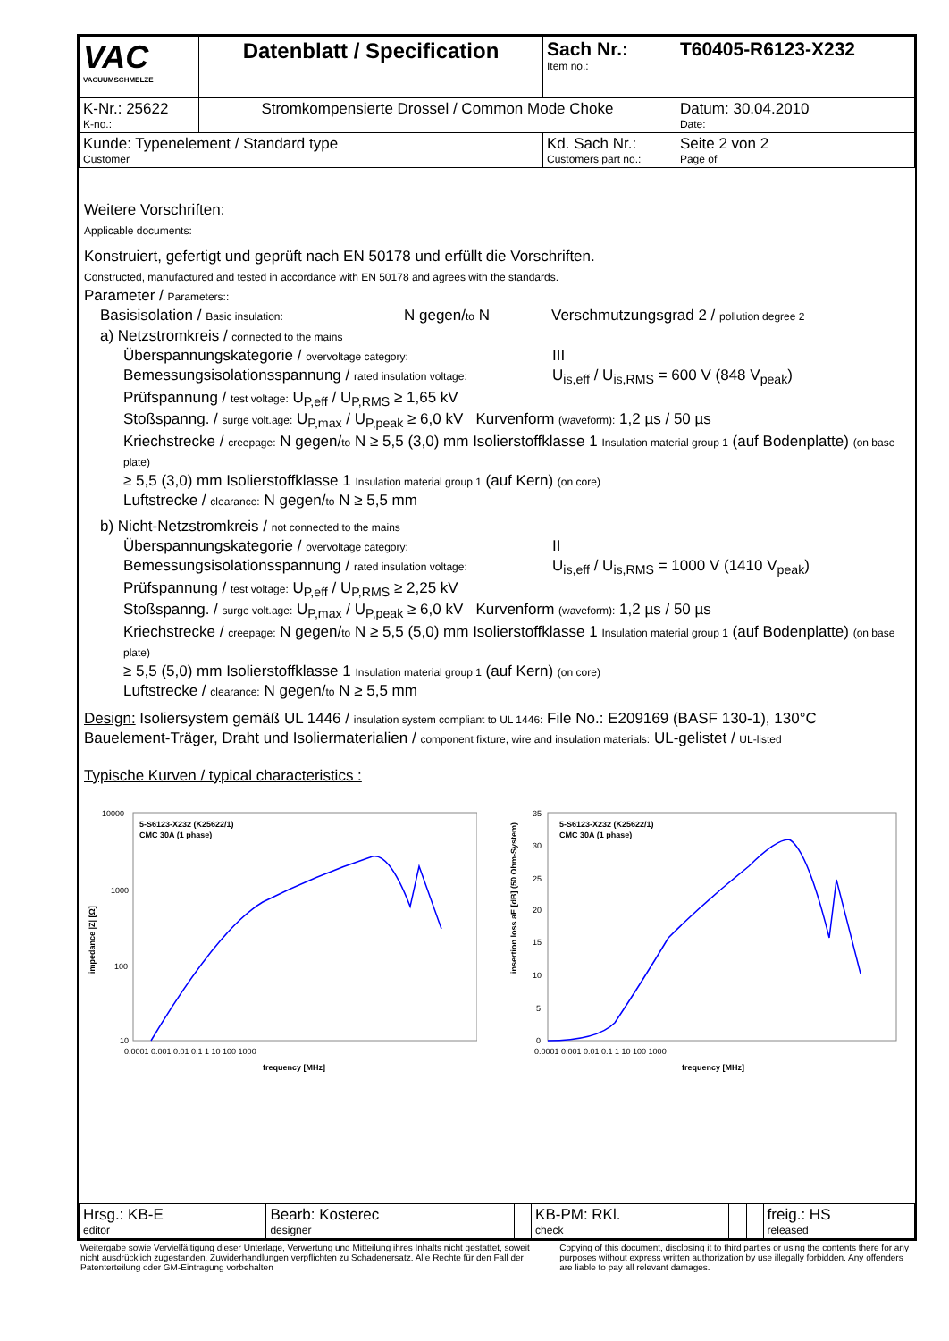| VAC VACUUMSCHMELZE | Datenblatt / Specification | | Sach Nr.: Item no.: | T60405-R6123-X232 |
| K-Nr.: 25622 K-no.: | Stromkompensierte Drossel / Common Mode Choke | | | Datum: 30.04.2010 Date: |
| Kunde: Typenelement / Standard type Customer | | Kd. Sach Nr.: Customers part no.: | | Seite 2 von 2 Page of |
Weitere Vorschriften:
Applicable documents:
Konstruiert, gefertigt und geprüft nach EN 50178 und erfüllt die Vorschriften.
Constructed, manufactured and tested in accordance with EN 50178 and agrees with the standards.
Parameter / Parameters::
Basisisolation / Basic insulation: N gegen/to N Verschmutzungsgrad 2 / pollution degree 2
a) Netzstromkreis / connected to the mains
Überspannungskategorie / overvoltage category: III
Bemessungsisolationsspannung / rated insulation voltage: U<sub>is,eff</sub> / U<sub>is,RMS</sub> = 600 V (848 V<sub>peak</sub>)
Prüfspannung / test voltage: U<sub>P,eff</sub> / U<sub>P,RMS</sub> ≥ 1,65 kV
Stoßspanng. / surge volt.age: U<sub>P,max</sub> / U<sub>P,peak</sub> ≥ 6,0 kV Kurvenform (waveform): 1,2 µs / 50 µs
Kriechstrecke / creepage: N gegen/to N ≥ 5,5 (3,0) mm Isolierstoffklasse 1 Insulation material group 1 (auf Bodenplatte) (on base plate)
≥ 5,5 (3,0) mm Isolierstoffklasse 1 Insulation material group 1 (auf Kern) (on core)
Luftstrecke / clearance: N gegen/to N ≥ 5,5 mm
b) Nicht-Netzstromkreis / not connected to the mains
Überspannungskategorie / overvoltage category: II
Bemessungsisolationsspannung / rated insulation voltage: U<sub>is,eff</sub> / U<sub>is,RMS</sub> = 1000 V (1410 V<sub>peak</sub>)
Prüfspannung / test voltage: U<sub>P,eff</sub> / U<sub>P,RMS</sub> ≥ 2,25 kV
Stoßspanng. / surge volt.age: U<sub>P,max</sub> / U<sub>P,peak</sub> ≥ 6,0 kV Kurvenform (waveform): 1,2 µs / 50 µs
Kriechstrecke / creepage: N gegen/to N ≥ 5,5 (5,0) mm Isolierstoffklasse 1 Insulation material group 1 (auf Bodenplatte) (on base plate)
≥ 5,5 (5,0) mm Isolierstoffklasse 1 Insulation material group 1 (auf Kern) (on core)
Luftstrecke / clearance: N gegen/to N ≥ 5,5 mm
Design: Isoliersystem gemäß UL 1446 / insulation system compliant to UL 1446: File No.: E209169 (BASF 130-1), 130°C
Bauelement-Träger, Draht und Isoliermaterialien / component fixture, wire and insulation materials: UL-gelistet / UL-listed
Typische Kurven / typical characteristics :
10000
1000
100
10
impedance |Z| [Ω]
5-S6123-X232 (K25622/1)
CMC 30A (1 phase)
0.0001 0.001 0.01 0.1 1 10 100 1000
frequency [MHz]
insertion loss aE [dB] (50 Ohm-System)
35
30
25
20
15
10
5
0
5-S6123-X232 (K25622/1)
CMC 30A (1 phase)
0.0001 0.001 0.01 0.1 1 10 100 1000
frequency [MHz]
| Hrsg.: KB-E editor | Bearb: Kosterec designer | | KB-PM: RKl. check | | | freig.: HS released |
Weitergabe sowie Vervielfältigung dieser Unterlage, Verwertung und Mitteilung ihres Inhalts nicht gestattet, soweit nicht ausdrücklich zugestanden. Zuwiderhandlungen verpflichten zu Schadenersatz. Alle Rechte für den Fall der Patenterteilung oder GM-Eintragung vorbehalten
Copying of this document, disclosing it to third parties or using the contents there for any purposes without express written authorization by use illegally forbidden. Any offenders are liable to pay all relevant damages.